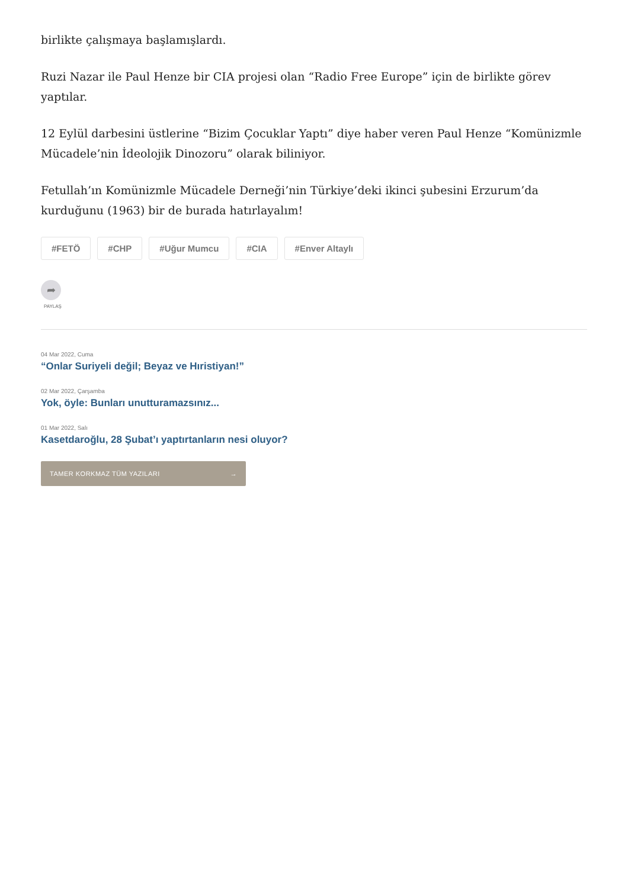birlikte çalışmaya başlamışlardı.
Ruzi Nazar ile Paul Henze bir CIA projesi olan “Radio Free Europe” için de birlikte görev yaptılar.
12 Eylül darbesini üstlerine “Bizim Çocuklar Yaptı” diye haber veren Paul Henze “Komünizmle Mücadele’nin İdeolojik Dinozoru” olarak biliniyor.
Fetullah’ın Komünizmle Mücadele Derneği’nin Türkiye’deki ikinci şubesini Erzurum’da kurduğunu (1963) bir de burada hatırlayalım!
#FETÖ #CHP #Uğur Mumcu #CIA #Enver Altaylı
➦
PAYLAŞ
04 Mar 2022, Cuma
“Onlar Suriyeli değil; Beyaz ve Hıristiyan!”
02 Mar 2022, Çarşamba
Yok, öyle: Bunları unutturamazsınız...
01 Mar 2022, Salı
Kasetdaroğlu, 28 Şubat’ı yaptırtanların nesi oluyor?
TAMER KORKMAZ TÜM YAZILARI →